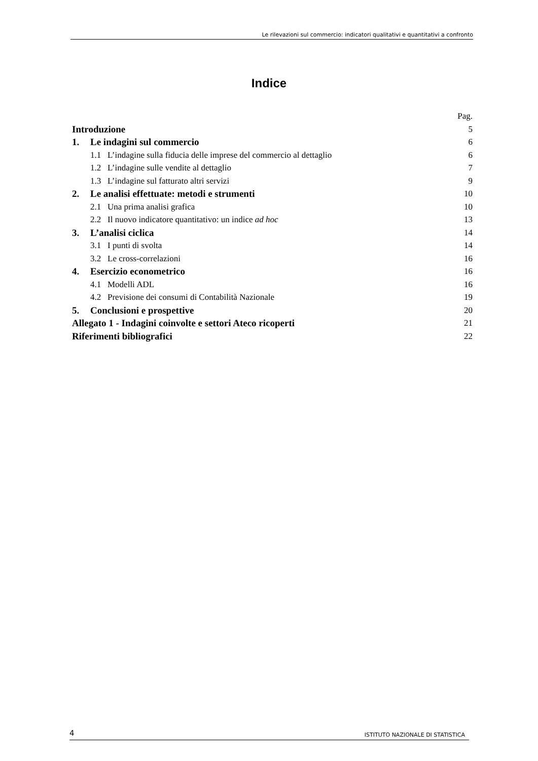Le rilevazioni sul commercio: indicatori qualitativi e quantitativi a confronto
Indice
Pag.
Introduzione 5
1. Le indagini sul commercio 6
1.1 L’indagine sulla fiducia delle imprese del commercio al dettaglio 6
1.2 L’indagine sulle vendite al dettaglio 7
1.3 L’indagine sul fatturato altri servizi 9
2. Le analisi effettuate: metodi e strumenti 10
2.1 Una prima analisi grafica 10
2.2 Il nuovo indicatore quantitativo: un indice ad hoc 13
3. L’analisi ciclica 14
3.1 I punti di svolta 14
3.2 Le cross-correlazioni 16
4. Esercizio econometrico 16
4.1 Modelli ADL 16
4.2 Previsione dei consumi di Contabilità Nazionale 19
5. Conclusioni e prospettive 20
Allegato 1 - Indagini coinvolte e settori Ateco ricoperti 21
Riferimenti bibliografici 22
4 ISTITUTO NAZIONALE DI STATISTICA